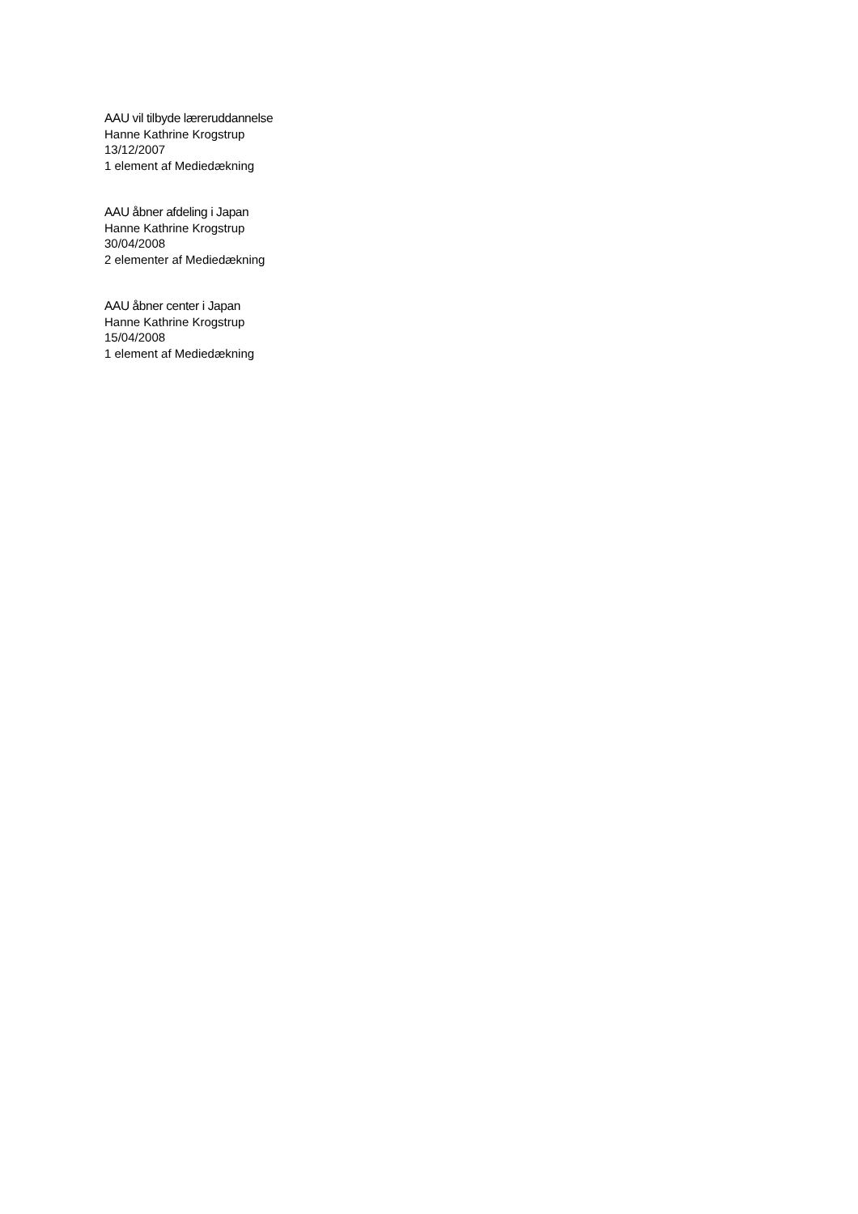AAU vil tilbyde læreruddannelse
Hanne Kathrine Krogstrup
13/12/2007
1 element af Mediedækning
AAU åbner afdeling i Japan
Hanne Kathrine Krogstrup
30/04/2008
2 elementer af Mediedækning
AAU åbner center i Japan
Hanne Kathrine Krogstrup
15/04/2008
1 element af Mediedækning